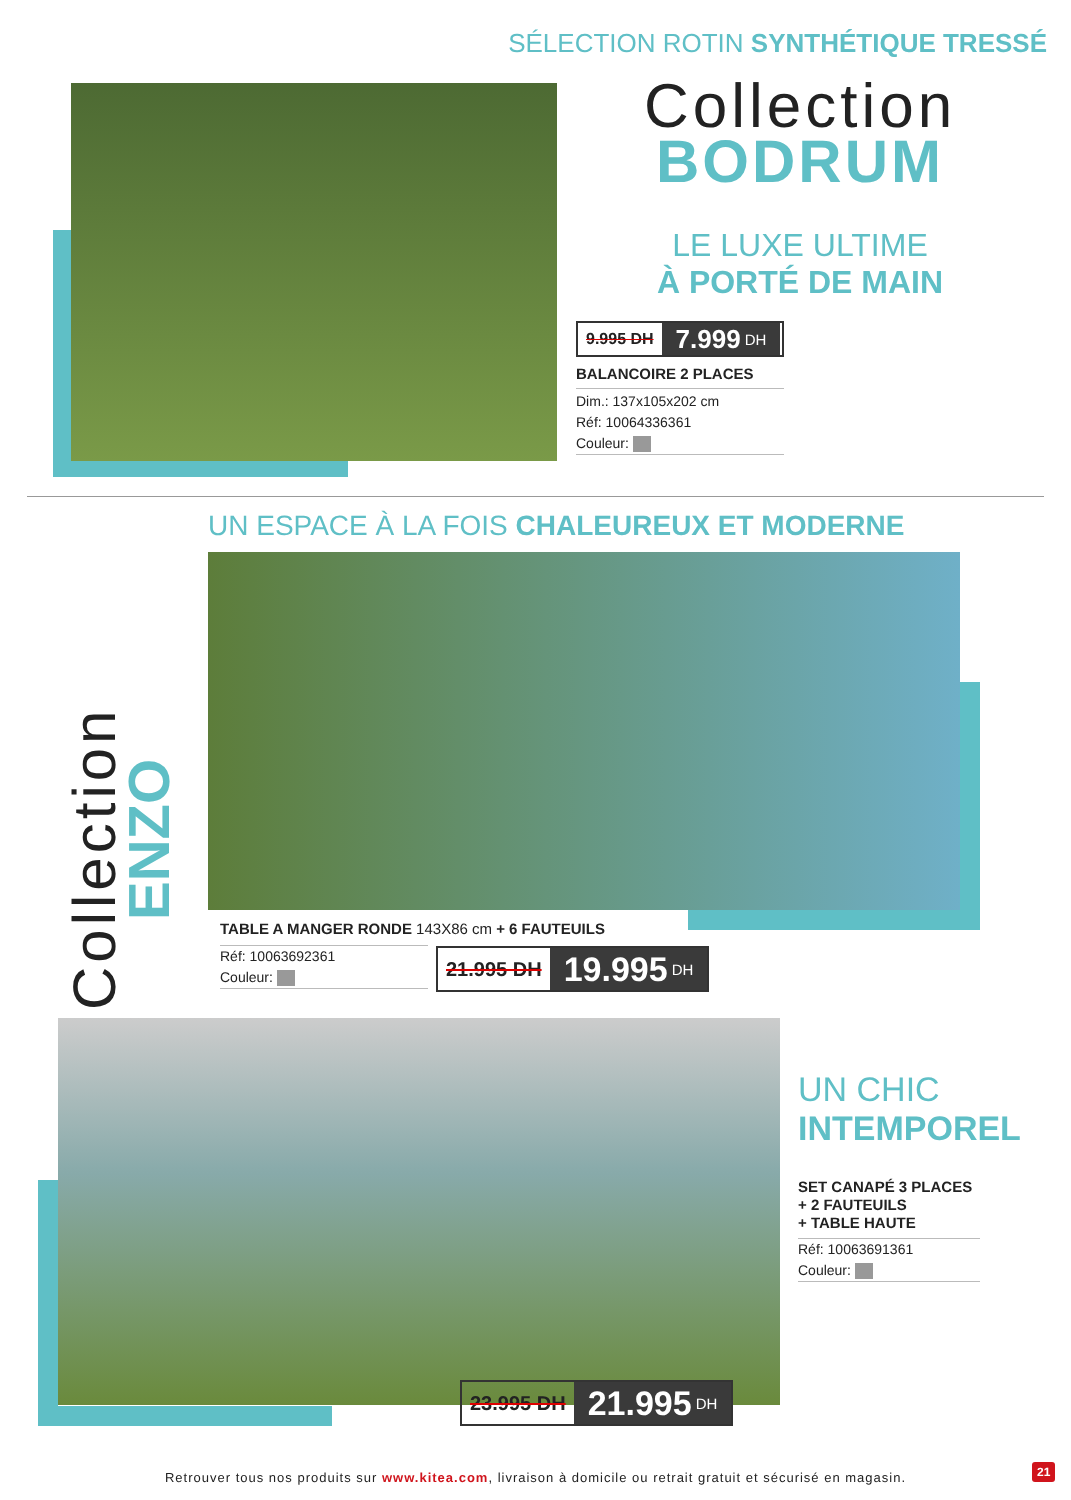SÉLECTION ROTIN SYNTHÉTIQUE TRESSÉ
Collection
BODRUM
LE LUXE ULTIME
À PORTÉ DE MAIN
9.995 DH 7.999 DH
BALANCOIRE 2 PLACES
Dim.: 137x105x202 cm
Réf: 10064336361
Couleur:
UN ESPACE À LA FOIS CHALEUREUX ET MODERNE
Collection
ENZO
TABLE A MANGER RONDE 143X86 cm + 6 FAUTEUILS
Réf: 10063692361
Couleur:
21.995 DH 19.995 DH
23.995 DH 21.995 DH
UN CHIC
INTEMPOREL
SET CANAPÉ 3 PLACES
+ 2 FAUTEUILS
+ TABLE HAUTE
Réf: 10063691361
Couleur:
Retrouver tous nos produits sur www.kitea.com, livraison à domicile ou retrait gratuit et sécurisé en magasin.
21